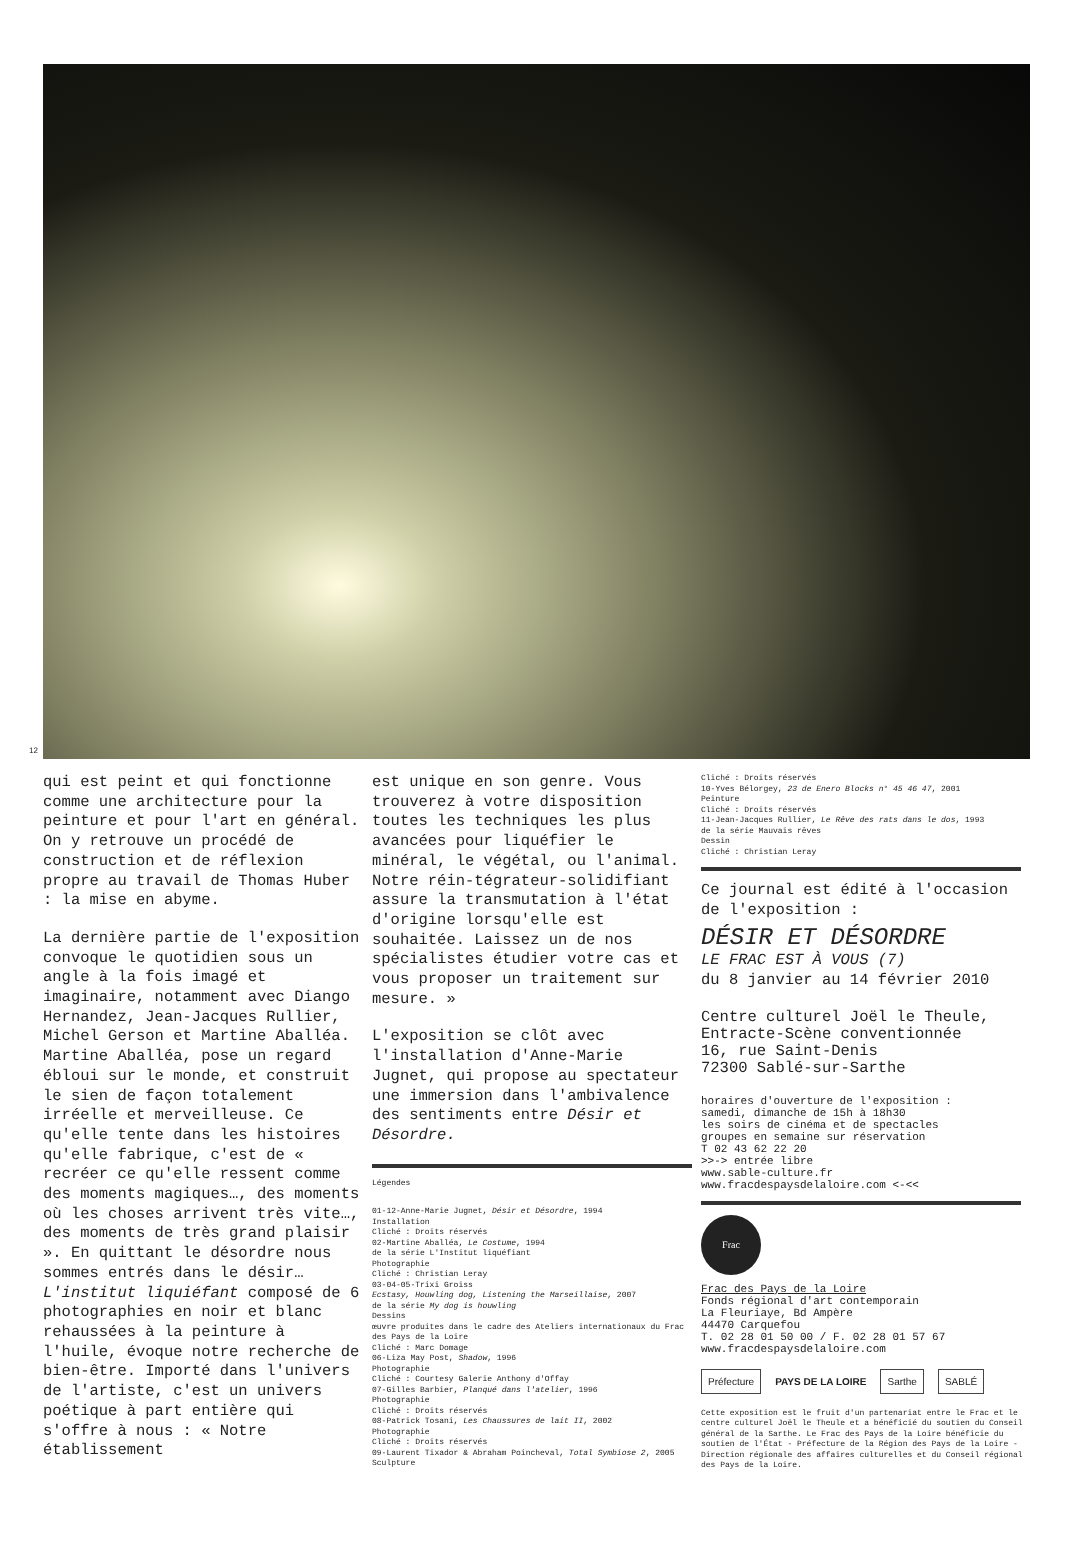12
qui est peint et qui fonctionne comme une architecture pour la peinture et pour l'art en général. On y retrouve un procédé de construction et de réflexion propre au travail de Thomas Huber : la mise en abyme.
La dernière partie de l'exposition convoque le quotidien sous un angle à la fois imagé et imaginaire, notamment avec Diango Hernandez, Jean-Jacques Rullier, Michel Gerson et Martine Aballéa. Martine Aballéa, pose un regard ébloui sur le monde, et construit le sien de façon totalement irréelle et merveilleuse. Ce qu'elle tente dans les histoires qu'elle fabrique, c'est de « recréer ce qu'elle ressent comme des moments magiques…, des moments où les choses arrivent très vite…, des moments de très grand plaisir ». En quittant le désordre nous sommes entrés dans le désir… L'institut liquiéfant composé de 6 photographies en noir et blanc rehaussées à la peinture à l'huile, évoque notre recherche de bien-être. Importé dans l'univers de l'artiste, c'est un univers poétique à part entière qui s'offre à nous : « Notre établissement
est unique en son genre. Vous trouverez à votre disposition toutes les techniques les plus avancées pour liquéfier le minéral, le végétal, ou l'animal. Notre réin-tégrateur-solidifiant assure la transmutation à l'état d'origine lorsqu'elle est souhaitée. Laissez un de nos spécialistes étudier votre cas et vous proposer un traitement sur mesure. »
L'exposition se clôt avec l'installation d'Anne-Marie Jugnet, qui propose au spectateur une immersion dans l'ambivalence des sentiments entre Désir et Désordre.
Légendes
01-12-Anne-Marie Jugnet, Désir et Désordre, 1994
Installation
Cliché : Droits réservés
02-Martine Aballéa, Le Costume, 1994
de la série L'Institut liquéfiant
Photographie
Cliché : Christian Leray
03-04-05-Trixi Groiss
Ecstasy, Houwling dog, Listening the Marseillaise, 2007
de la série My dog is houwling
Dessins
œuvre produites dans le cadre des Ateliers internationaux du Frac des Pays de la Loire
Cliché : Marc Domage
06-Liza May Post, Shadow, 1996
Photographie
Cliché : Courtesy Galerie Anthony d'Offay
07-Gilles Barbier, Planqué dans l'atelier, 1996
Photographie
Cliché : Droits réservés
08-Patrick Tosani, Les Chaussures de lait II, 2002
Photographie
Cliché : Droits réservés
09-Laurent Tixador & Abraham Poincheval, Total Symbiose 2, 2005
Sculpture
Cliché : Droits réservés
10-Yves Bélorgey, 23 de Enero Blocks n° 45 46 47, 2001
Peinture
Cliché : Droits réservés
11-Jean-Jacques Rullier, Le Rêve des rats dans le dos, 1993
de la série Mauvais rêves
Dessin
Cliché : Christian Leray
Ce journal est édité à l'occasion de l'exposition :
DÉSIR ET DÉSORDRE
LE FRAC EST À VOUS (7)
du 8 janvier au 14 février 2010
Centre culturel Joël le Theule, Entracte-Scène conventionnée
16, rue Saint-Denis
72300 Sablé-sur-Sarthe
horaires d'ouverture de l'exposition :
samedi, dimanche de 15h à 18h30
les soirs de cinéma et de spectacles
groupes en semaine sur réservation
T 02 43 62 22 20
>>-> entrée libre
www.sable-culture.fr
www.fracdespaysdelaloire.com <-<<
Frac
Frac des Pays de la Loire
Fonds régional d'art contemporain
La Fleuriaye, Bd Ampère
44470 Carquefou
T. 02 28 01 50 00 / F. 02 28 01 57 67
www.fracdespaysdelaloire.com
Préfecture PAYS DE LA LOIRE Sarthe SABLÉ
Cette exposition est le fruit d'un partenariat entre le Frac et le centre culturel Joël le Theule et a bénéficié du soutien du Conseil général de la Sarthe. Le Frac des Pays de la Loire bénéficie du soutien de l'État - Préfecture de la Région des Pays de la Loire - Direction régionale des affaires culturelles et du Conseil régional des Pays de la Loire.